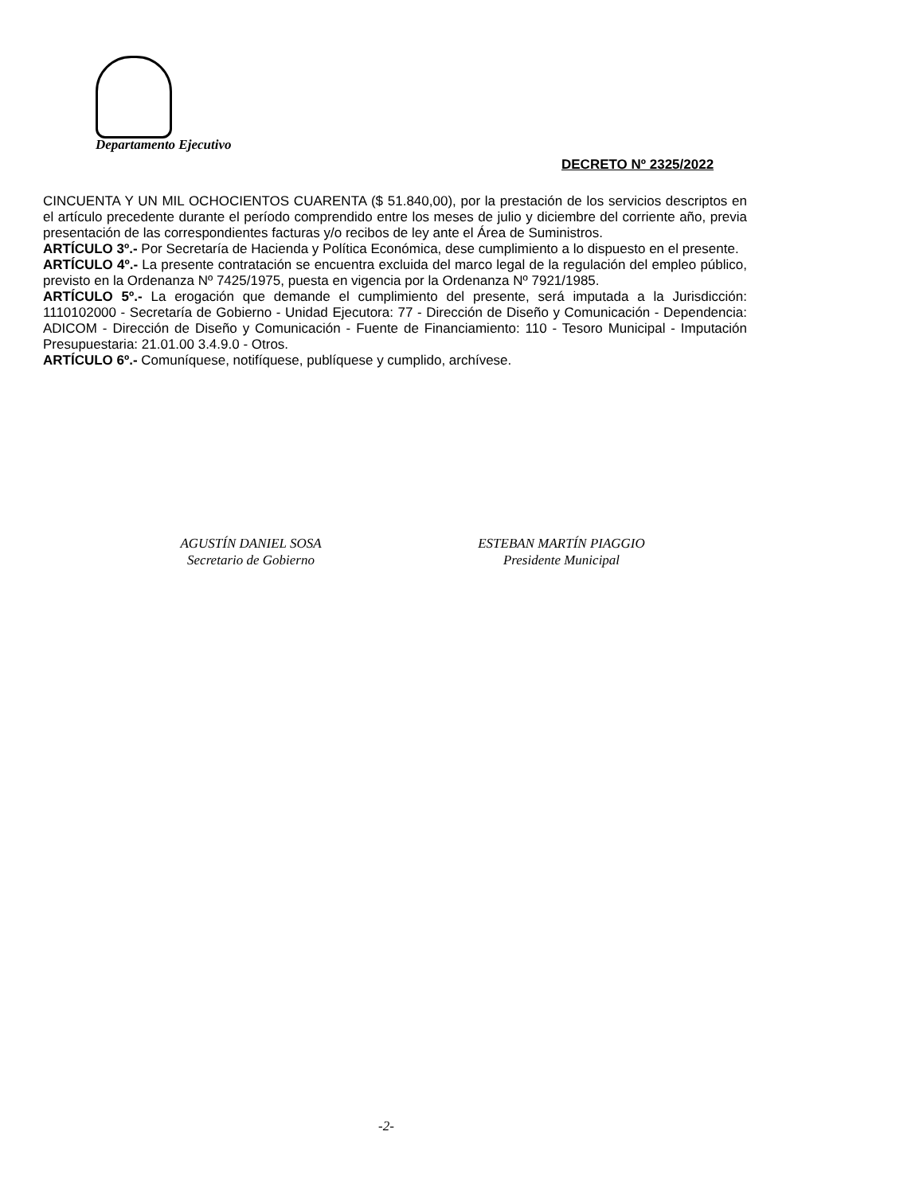Departamento Ejecutivo
DECRETO Nº 2325/2022
CINCUENTA Y UN MIL OCHOCIENTOS CUARENTA ($ 51.840,00), por la prestación de los servicios descriptos en el artículo precedente durante el período comprendido entre los meses de julio y diciembre del corriente año, previa presentación de las correspondientes facturas y/o recibos de ley ante el Área de Suministros.
ARTÍCULO 3º.- Por Secretaría de Hacienda y Política Económica, dese cumplimiento a lo dispuesto en el presente.
ARTÍCULO 4º.- La presente contratación se encuentra excluida del marco legal de la regulación del empleo público, previsto en la Ordenanza Nº 7425/1975, puesta en vigencia por la Ordenanza Nº 7921/1985.
ARTÍCULO 5º.- La erogación que demande el cumplimiento del presente, será imputada a la Jurisdicción: 1110102000 - Secretaría de Gobierno - Unidad Ejecutora: 77 - Dirección de Diseño y Comunicación - Dependencia: ADICOM - Dirección de Diseño y Comunicación - Fuente de Financiamiento: 110 - Tesoro Municipal - Imputación Presupuestaria: 21.01.00 3.4.9.0 - Otros.
ARTÍCULO 6º.- Comuníquese, notifíquese, publíquese y cumplido, archívese.
AGUSTÍN DANIEL SOSA
Secretario de Gobierno
ESTEBAN MARTÍN PIAGGIO
Presidente Municipal
-2-